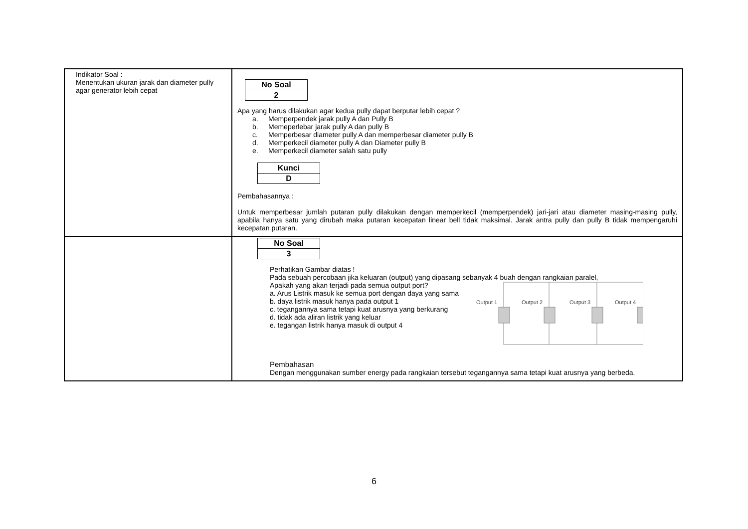| Indikator Soal : Menentukan ukuran jarak dan diameter pully agar generator lebih cepat | / No Soal / / 2 / Apa yang harus dilakukan agar kedua pully dapat berputar lebih cepat ? a. Memperpendek jarak pully A dan Pully B b. Memeperlebar jarak pully A dan pully B c. Memperbesar diameter pully A dan memperbesar diameter pully B d. Memperkecil diameter pully A dan Diameter pully B e. Memperkecil diameter salah satu pully / Kunci / / D / Pembahasannya : Untuk memperbesar jumlah putaran pully dilakukan dengan memperkecil (memperpendek) jari-jari atau diameter masing-masing pully, apabila hanya satu yang dirubah maka putaran kecepatan linear bell tidak maksimal. Jarak antra pully dan pully B tidak mempengaruhi kecepatan putaran. |
| | / No Soal / / 3 / Perhatikan Gambar diatas ! Pada sebuah percobaan jika keluaran (output) yang dipasang sebanyak 4 buah dengan rangkaian paralel, Apakah yang akan terjadi pada semua output port? a. Arus Listrik masuk ke semua port dengan daya yang sama b. daya listrik masuk hanya pada output 1 c. tegangannya sama tetapi kuat arusnya yang berkurang d. tidak ada aliran listrik yang keluar e. tegangan listrik hanya masuk di output 4 Output 1 Output 2 Output 3 Output 4 Pembahasan Dengan menggunakan sumber energy pada rangkaian tersebut tegangannya sama tetapi kuat arusnya yang berbeda. |
6